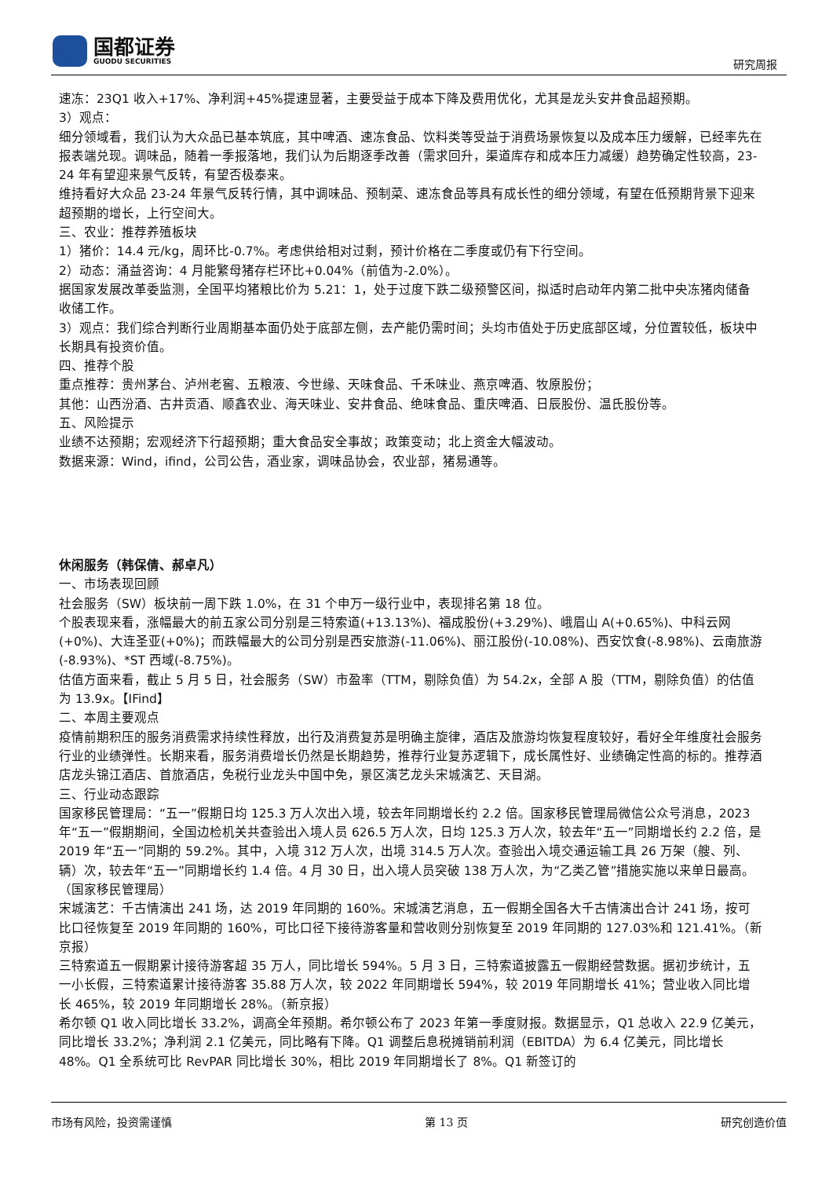国都证券
GUODU SECURITIES
研究周报
速冻：23Q1 收入+17%、净利润+45%提速显著，主要受益于成本下降及费用优化，尤其是龙头安井食品超预期。
3）观点：
细分领域看，我们认为大众品已基本筑底，其中啤酒、速冻食品、饮料类等受益于消费场景恢复以及成本压力缓解，已经率先在报表端兑现。调味品，随着一季报落地，我们认为后期逐季改善（需求回升，渠道库存和成本压力减缓）趋势确定性较高，23-24 年有望迎来景气反转，有望否极泰来。
维持看好大众品 23-24 年景气反转行情，其中调味品、预制菜、速冻食品等具有成长性的细分领域，有望在低预期背景下迎来超预期的增长，上行空间大。
三、农业：推荐养殖板块
1）猪价：14.4 元/kg，周环比-0.7%。考虑供给相对过剩，预计价格在二季度或仍有下行空间。
2）动态：涌益咨询：4 月能繁母猪存栏环比+0.04%（前值为-2.0%）。
据国家发展改革委监测，全国平均猪粮比价为 5.21：1，处于过度下跌二级预警区间，拟适时启动年内第二批中央冻猪肉储备收储工作。
3）观点：我们综合判断行业周期基本面仍处于底部左侧，去产能仍需时间；头均市值处于历史底部区域，分位置较低，板块中长期具有投资价值。
四、推荐个股
重点推荐：贵州茅台、泸州老窖、五粮液、今世缘、天味食品、千禾味业、燕京啤酒、牧原股份；
其他：山西汾酒、古井贡酒、顺鑫农业、海天味业、安井食品、绝味食品、重庆啤酒、日辰股份、温氏股份等。
五、风险提示
业绩不达预期；宏观经济下行超预期；重大食品安全事故；政策变动；北上资金大幅波动。
数据来源：Wind，ifind，公司公告，酒业家，调味品协会，农业部，猪易通等。
休闲服务（韩保倩、郝卓凡）
一、市场表现回顾
社会服务（SW）板块前一周下跌 1.0%，在 31 个申万一级行业中，表现排名第 18 位。
个股表现来看，涨幅最大的前五家公司分别是三特索道(+13.13%)、福成股份(+3.29%)、峨眉山 A(+0.65%)、中科云网(+0%)、大连圣亚(+0%)；而跌幅最大的公司分别是西安旅游(-11.06%)、丽江股份(-10.08%)、西安饮食(-8.98%)、云南旅游(-8.93%)、*ST 西域(-8.75%)。
估值方面来看，截止 5 月 5 日，社会服务（SW）市盈率（TTM，剔除负值）为 54.2x，全部 A 股（TTM，剔除负值）的估值为 13.9x。【IFind】
二、本周主要观点
疫情前期积压的服务消费需求持续性释放，出行及消费复苏是明确主旋律，酒店及旅游均恢复程度较好，看好全年维度社会服务行业的业绩弹性。长期来看，服务消费增长仍然是长期趋势，推荐行业复苏逻辑下，成长属性好、业绩确定性高的标的。推荐酒店龙头锦江酒店、首旅酒店，免税行业龙头中国中免，景区演艺龙头宋城演艺、天目湖。
三、行业动态跟踪
国家移民管理局：“五一”假期日均 125.3 万人次出入境，较去年同期增长约 2.2 倍。国家移民管理局微信公众号消息，2023 年“五一”假期期间，全国边检机关共查验出入境人员 626.5 万人次，日均 125.3 万人次，较去年“五一”同期增长约 2.2 倍，是 2019 年“五一”同期的 59.2%。其中，入境 312 万人次，出境 314.5 万人次。查验出入境交通运输工具 26 万架（艘、列、辆）次，较去年“五一”同期增长约 1.4 倍。4 月 30 日，出入境人员突破 138 万人次，为“乙类乙管”措施实施以来单日最高。（国家移民管理局）
宋城演艺：千古情演出 241 场，达 2019 年同期的 160%。宋城演艺消息，五一假期全国各大千古情演出合计 241 场，按可比口径恢复至 2019 年同期的 160%，可比口径下接待游客量和营收则分别恢复至 2019 年同期的 127.03%和 121.41%。（新京报）
三特索道五一假期累计接待游客超 35 万人，同比增长 594%。5 月 3 日，三特索道披露五一假期经营数据。据初步统计，五一小长假，三特索道累计接待游客 35.88 万人次，较 2022 年同期增长 594%，较 2019 年同期增长 41%；营业收入同比增长 465%，较 2019 年同期增长 28%。（新京报）
希尔顿 Q1 收入同比增长 33.2%，调高全年预期。希尔顿公布了 2023 年第一季度财报。数据显示，Q1 总收入 22.9 亿美元，同比增长 33.2%；净利润 2.1 亿美元，同比略有下降。Q1 调整后息税摊销前利润（EBITDA）为 6.4 亿美元，同比增长 48%。Q1 全系统可比 RevPAR 同比增长 30%，相比 2019 年同期增长了 8%。Q1 新签订的
市场有风险，投资需谨慎 第 13 页 研究创造价值